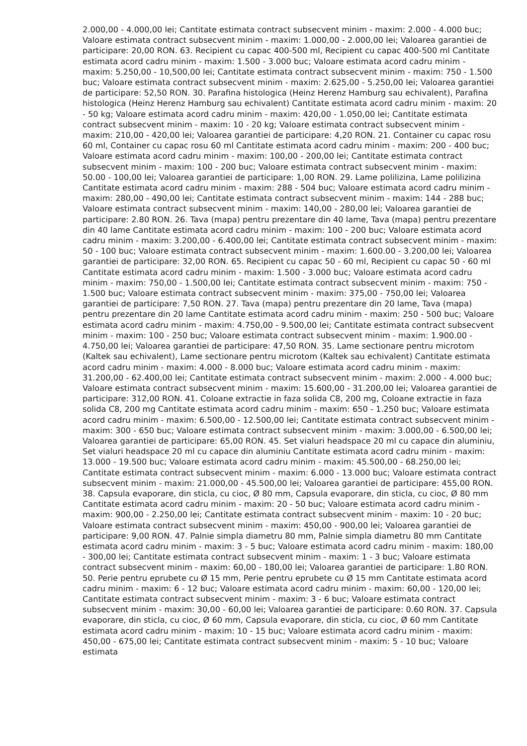2.000,00 - 4.000,00 lei; Cantitate estimata contract subsecvent minim - maxim: 2.000 - 4.000 buc; Valoare estimata contract subsecvent minim - maxim: 1.000,00 - 2.000,00 lei; Valoarea garantiei de participare: 20,00 RON. 63. Recipient cu capac 400-500 ml, Recipient cu capac 400-500 ml Cantitate estimata acord cadru minim - maxim: 1.500 - 3.000 buc; Valoare estimata acord cadru minim - maxim: 5.250,00 - 10,500,00 lei; Cantitate estimata contract subsecvent minim - maxim: 750 - 1.500 buc; Valoare estimata contract subsecvent minim - maxim: 2.625,00 - 5.250,00 lei; Valoarea garantiei de participare: 52,50 RON. 30. Parafina histologica (Heinz Herenz Hamburg sau echivalent), Parafina histologica (Heinz Herenz Hamburg sau echivalent) Cantitate estimata acord cadru minim - maxim: 20 - 50 kg; Valoare estimata acord cadru minim - maxim: 420,00 - 1.050,00 lei; Cantitate estimata contract subsecvent minim - maxim: 10 - 20 kg; Valoare estimata contract subsecvent minim - maxim: 210,00 - 420,00 lei; Valoarea garantiei de participare: 4,20 RON. 21. Container cu capac rosu 60 ml, Container cu capac rosu 60 ml Cantitate estimata acord cadru minim - maxim: 200 - 400 buc; Valoare estimata acord cadru minim - maxim: 100,00 - 200,00 lei; Cantitate estimata contract subsecvent minim - maxim: 100 - 200 buc; Valoare estimata contract subsecvent minim - maxim: 50.00 - 100,00 lei; Valoarea garantiei de participare: 1,00 RON. 29. Lame polilizina, Lame polilizina Cantitate estimata acord cadru minim - maxim: 288 - 504 buc; Valoare estimata acord cadru minim - maxim: 280,00 - 490,00 lei; Cantitate estimata contract subsecvent minim - maxim: 144 - 288 buc; Valoare estimata contract subsecvent minim - maxim: 140,00 - 280,00 lei; Valoarea garantiei de participare: 2.80 RON. 26. Tava (mapa) pentru prezentare din 40 lame, Tava (mapa) pentru prezentare din 40 lame Cantitate estimata acord cadru minim - maxim: 100 - 200 buc; Valoare estimata acord cadru minim - maxim: 3.200,00 - 6.400,00 lei; Cantitate estimata contract subsecvent minim - maxim: 50 - 100 buc; Valoare estimata contract subsecvent minim - maxim: 1.600.00 - 3.200,00 lei; Valoarea garantiei de participare: 32,00 RON. 65. Recipient cu capac 50 - 60 ml, Recipient cu capac 50 - 60 ml Cantitate estimata acord cadru minim - maxim: 1.500 - 3.000 buc; Valoare estimata acord cadru minim - maxim: 750,00 - 1.500,00 lei; Cantitate estimata contract subsecvent minim - maxim: 750 - 1.500 buc; Valoare estimata contract subsecvent minim - maxim: 375,00 - 750,00 lei; Valoarea garantiei de participare: 7,50 RON. 27. Tava (mapa) pentru prezentare din 20 lame, Tava (mapa) pentru prezentare din 20 lame Cantitate estimata acord cadru minim - maxim: 250 - 500 buc; Valoare estimata acord cadru minim - maxim: 4.750,00 - 9.500,00 lei; Cantitate estimata contract subsecvent minim - maxim: 100 - 250 buc; Valoare estimata contract subsecvent minim - maxim: 1.900.00 - 4.750,00 lei; Valoarea garantiei de participare: 47,50 RON. 35. Lame sectionare pentru microtom (Kaltek sau echivalent), Lame sectionare pentru microtom (Kaltek sau echivalent) Cantitate estimata acord cadru minim - maxim: 4.000 - 8.000 buc; Valoare estimata acord cadru minim - maxim: 31.200,00 - 62.400,00 lei; Cantitate estimata contract subsecvent minim - maxim: 2.000 - 4.000 buc; Valoare estimata contract subsecvent minim - maxim: 15.600,00 - 31.200,00 lei; Valoarea garantiei de participare: 312,00 RON. 41. Coloane extractie in faza solida C8, 200 mg, Coloane extractie in faza solida C8, 200 mg Cantitate estimata acord cadru minim - maxim: 650 - 1.250 buc; Valoare estimata acord cadru minim - maxim: 6.500,00 - 12.500,00 lei; Cantitate estimata contract subsecvent minim - maxim: 300 - 650 buc; Valoare estimata contract subsecvent minim - maxim: 3.000,00 - 6.500,00 lei; Valoarea garantiei de participare: 65,00 RON. 45. Set vialuri headspace 20 ml cu capace din aluminiu, Set vialuri headspace 20 ml cu capace din aluminiu Cantitate estimata acord cadru minim - maxim: 13.000 - 19.500 buc; Valoare estimata acord cadru minim - maxim: 45.500,00 - 68.250,00 lei; Cantitate estimata contract subsecvent minim - maxim: 6.000 - 13.000 buc; Valoare estimata contract subsecvent minim - maxim: 21.000,00 - 45.500,00 lei; Valoarea garantiei de participare: 455,00 RON. 38. Capsula evaporare, din sticla, cu cioc, Ø 80 mm, Capsula evaporare, din sticla, cu cioc, Ø 80 mm Cantitate estimata acord cadru minim - maxim: 20 - 50 buc; Valoare estimata acord cadru minim - maxim: 900,00 - 2.250,00 lei; Cantitate estimata contract subsecvent minim - maxim: 10 - 20 buc; Valoare estimata contract subsecvent minim - maxim: 450,00 - 900,00 lei; Valoarea garantiei de participare: 9,00 RON. 47. Palnie simpla diametru 80 mm, Palnie simpla diametru 80 mm Cantitate estimata acord cadru minim - maxim: 3 - 5 buc; Valoare estimata acord cadru minim - maxim: 180,00 - 300,00 lei; Cantitate estimata contract subsecvent minim - maxim: 1 - 3 buc; Valoare estimata contract subsecvent minim - maxim: 60,00 - 180,00 lei; Valoarea garantiei de participare: 1.80 RON. 50. Perie pentru eprubete cu Ø 15 mm, Perie pentru eprubete cu Ø 15 mm Cantitate estimata acord cadru minim - maxim: 6 - 12 buc; Valoare estimata acord cadru minim - maxim: 60,00 - 120,00 lei; Cantitate estimata contract subsecvent minim - maxim: 3 - 6 buc; Valoare estimata contract subsecvent minim - maxim: 30,00 - 60,00 lei; Valoarea garantiei de participare: 0.60 RON. 37. Capsula evaporare, din sticla, cu cioc, Ø 60 mm, Capsula evaporare, din sticla, cu cioc, Ø 60 mm Cantitate estimata acord cadru minim - maxim: 10 - 15 buc; Valoare estimata acord cadru minim - maxim: 450,00 - 675,00 lei; Cantitate estimata contract subsecvent minim - maxim: 5 - 10 buc; Valoare estimata